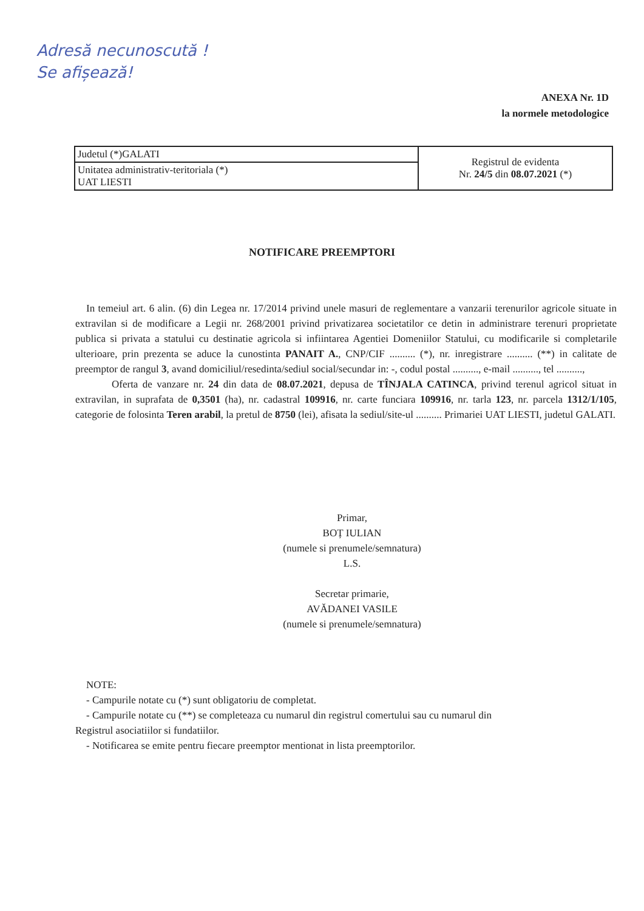Adresă necunoscută !
Se afișează!
ANEXA Nr. 1D
la normele metodologice
| Judetul (*)GALATI | Registrul de evidenta Nr. 24/5 din 08.07.2021 (*) |
| Unitatea administrativ-teritoriala (*) UAT LIESTI | |
NOTIFICARE PREEMPTORI
In temeiul art. 6 alin. (6) din Legea nr. 17/2014 privind unele masuri de reglementare a vanzarii terenurilor agricole situate in extravilan si de modificare a Legii nr. 268/2001 privind privatizarea societatilor ce detin in administrare terenuri proprietate publica si privata a statului cu destinatie agricola si infiintarea Agentiei Domeniilor Statului, cu modificarile si completarile ulterioare, prin prezenta se aduce la cunostinta PANAIT A., CNP/CIF .......... (*), nr. inregistrare .......... (**) in calitate de preemptor de rangul 3, avand domiciliul/resedinta/sediul social/secundar in: -, codul postal .........., e-mail .........., tel ..........,
Oferta de vanzare nr. 24 din data de 08.07.2021, depusa de TÎNJALA CATINCA, privind terenul agricol situat in extravilan, in suprafata de 0,3501 (ha), nr. cadastral 109916, nr. carte funciara 109916, nr. tarla 123, nr. parcela 1312/1/105, categorie de folosinta Teren arabil, la pretul de 8750 (lei), afisata la sediul/site-ul .......... Primariei UAT LIESTI, judetul GALATI.
Primar,
BOȚ IULIAN
(numele si prenumele/semnatura)
L.S.
Secretar primarie,
AVĂDANEI VASILE
(numele si prenumele/semnatura)
NOTE:
- Campurile notate cu (*) sunt obligatoriu de completat.
- Campurile notate cu (**) se completeaza cu numarul din registrul comertului sau cu numarul din
Registrul asociatiilor si fundatiilor.
- Notificarea se emite pentru fiecare preemptor mentionat in lista preemptorilor.